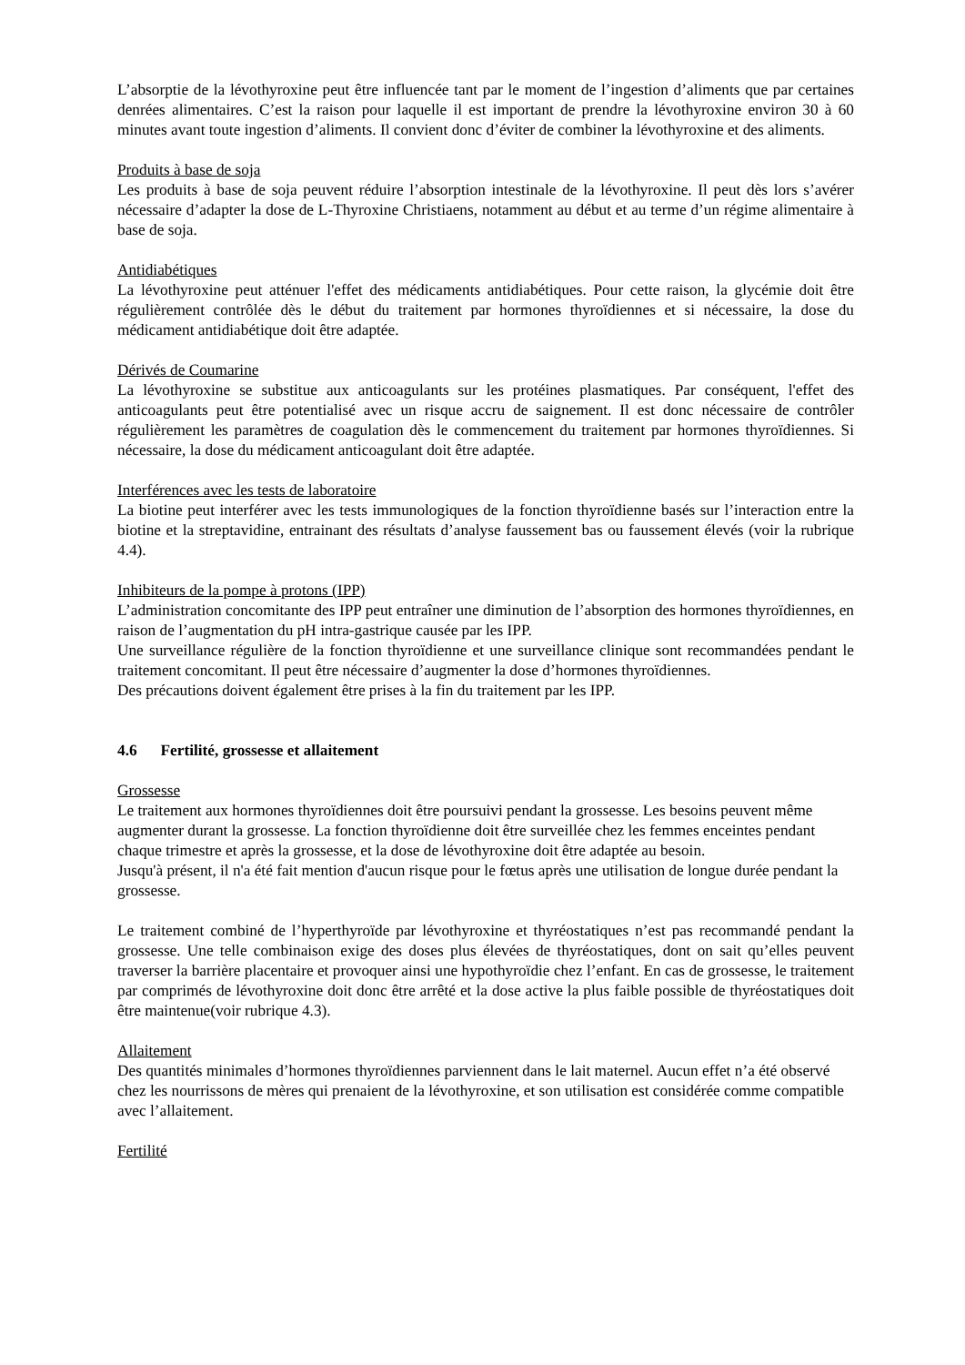L’absorptie de la lévothyroxine peut être influencée tant par le moment de l’ingestion d’aliments que par certaines denrées alimentaires. C’est la raison pour laquelle il est important de prendre la lévothyroxine environ 30 à 60 minutes avant toute ingestion d’aliments. Il convient donc d’éviter de combiner la lévothyroxine et des aliments.
Produits à base de soja
Les produits à base de soja peuvent réduire l’absorption intestinale de la lévothyroxine. Il peut dès lors s’avérer nécessaire d’adapter la dose de L-Thyroxine Christiaens, notamment au début et au terme d’un régime alimentaire à base de soja.
Antidiabétiques
La lévothyroxine peut atténuer l'effet des médicaments antidiabétiques. Pour cette raison, la glycémie doit être régulièrement contrôlée dès le début du traitement par hormones thyroïdiennes et si nécessaire, la dose du médicament antidiabétique doit être adaptée.
Dérivés de Coumarine
La lévothyroxine se substitue aux anticoagulants sur les protéines plasmatiques. Par conséquent, l'effet des anticoagulants peut être potentialisé avec un risque accru de saignement. Il est donc nécessaire de contrôler régulièrement les paramètres de coagulation dès le commencement du traitement par hormones thyroïdiennes. Si nécessaire, la dose du médicament anticoagulant doit être adaptée.
Interférences avec les tests de laboratoire
La biotine peut interférer avec les tests immunologiques de la fonction thyroïdienne basés sur l’interaction entre la biotine et la streptavidine, entrainant des résultats d’analyse faussement bas ou faussement élevés (voir la rubrique 4.4).
Inhibiteurs de la pompe à protons (IPP)
L’administration concomitante des IPP peut entraîner une diminution de l’absorption des hormones thyroïdiennes, en raison de l’augmentation du pH intra-gastrique causée par les IPP.
Une surveillance régulière de la fonction thyroïdienne et une surveillance clinique sont recommandées pendant le traitement concomitant. Il peut être nécessaire d’augmenter la dose d’hormones thyroïdiennes.
Des précautions doivent également être prises à la fin du traitement par les IPP.
4.6 Fertilité, grossesse et allaitement
Grossesse
Le traitement aux hormones thyroïdiennes doit être poursuivi pendant la grossesse. Les besoins peuvent même augmenter durant la grossesse. La fonction thyroïdienne doit être surveillée chez les femmes enceintes pendant chaque trimestre et après la grossesse, et la dose de lévothyroxine doit être adaptée au besoin.
Jusqu'à présent, il n'a été fait mention d'aucun risque pour le fœtus après une utilisation de longue durée pendant la grossesse.
Le traitement combiné de l’hyperthyroïde par lévothyroxine et thyréostatiques n’est pas recommandé pendant la grossesse. Une telle combinaison exige des doses plus élevées de thyréostatiques, dont on sait qu’elles peuvent traverser la barrière placentaire et provoquer ainsi une hypothyroïdie chez l’enfant. En cas de grossesse, le traitement par comprimés de lévothyroxine doit donc être arrêté et la dose active la plus faible possible de thyréostatiques doit être maintenue(voir rubrique 4.3).
Allaitement
Des quantités minimales d’hormones thyroïdiennes parviennent dans le lait maternel. Aucun effet n’a été observé chez les nourrissons de mères qui prenaient de la lévothyroxine, et son utilisation est considérée comme compatible avec l’allaitement.
Fertilité